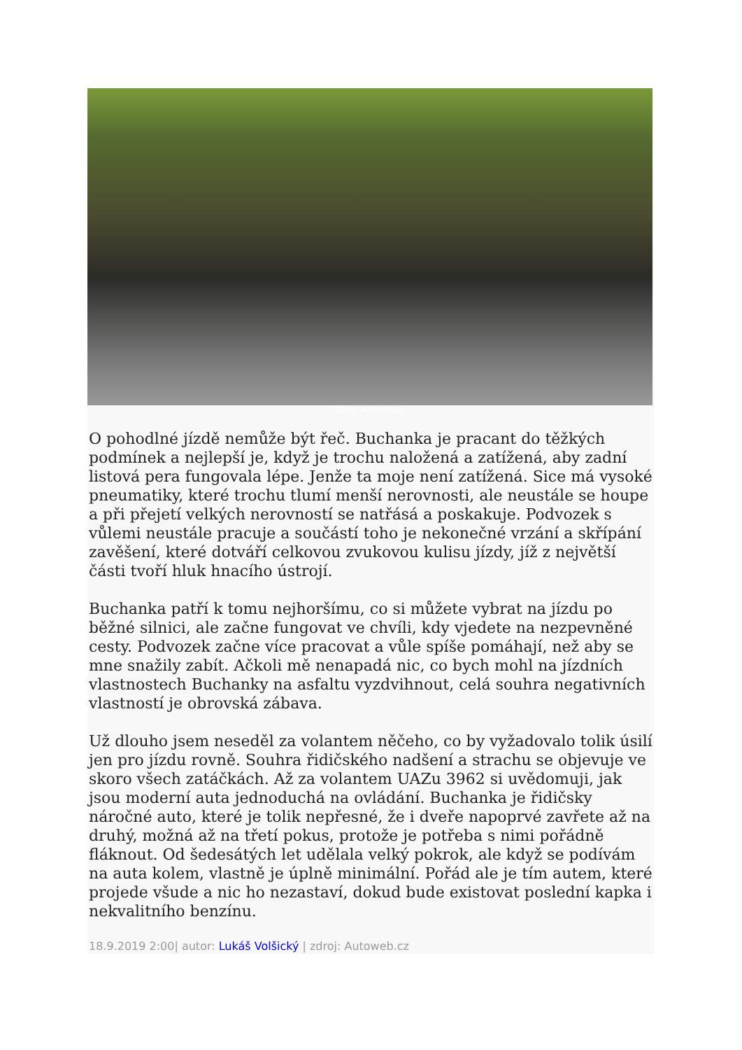Zdroj: Autoweb.cz
O pohodlné jízdě nemůže být řeč. Buchanka je pracant do těžkých podmínek a nejlepší je, když je trochu naložená a zatížená, aby zadní listová pera fungovala lépe. Jenže ta moje není zatížená. Sice má vysoké pneumatiky, které trochu tlumí menší nerovnosti, ale neustále se houpe a při přejetí velkých nerovností se natřásá a poskakuje. Podvozek s vůlemi neustále pracuje a součástí toho je nekonečné vrzání a skřípání zavěšení, které dotváří celkovou zvukovou kulisu jízdy, jíž z největší části tvoří hluk hnacího ústrojí.
Buchanka patří k tomu nejhoršímu, co si můžete vybrat na jízdu po běžné silnici, ale začne fungovat ve chvíli, kdy vjedete na nezpevněné cesty. Podvozek začne více pracovat a vůle spíše pomáhají, než aby se mne snažily zabít. Ačkoli mě nenapadá nic, co bych mohl na jízdních vlastnostech Buchanky na asfaltu vyzdvihnout, celá souhra negativních vlastností je obrovská zábava.
Už dlouho jsem neseděl za volantem něčeho, co by vyžadovalo tolik úsilí jen pro jízdu rovně. Souhra řidičského nadšení a strachu se objevuje ve skoro všech zatáčkách. Až za volantem UAZu 3962 si uvědomuji, jak jsou moderní auta jednoduchá na ovládání. Buchanka je řidičsky náročné auto, které je tolik nepřesné, že i dveře napoprvé zavřete až na druhý, možná až na třetí pokus, protože je potřeba s nimi pořádně fláknout. Od šedesátých let udělala velký pokrok, ale když se podívám na auta kolem, vlastně je úplně minimální. Pořád ale je tím autem, které projede všude a nic ho nezastaví, dokud bude existovat poslední kapka i nekvalitního benzínu.
18.9.2019 2:00| autor: Lukáš Volšický | zdroj: Autoweb.cz